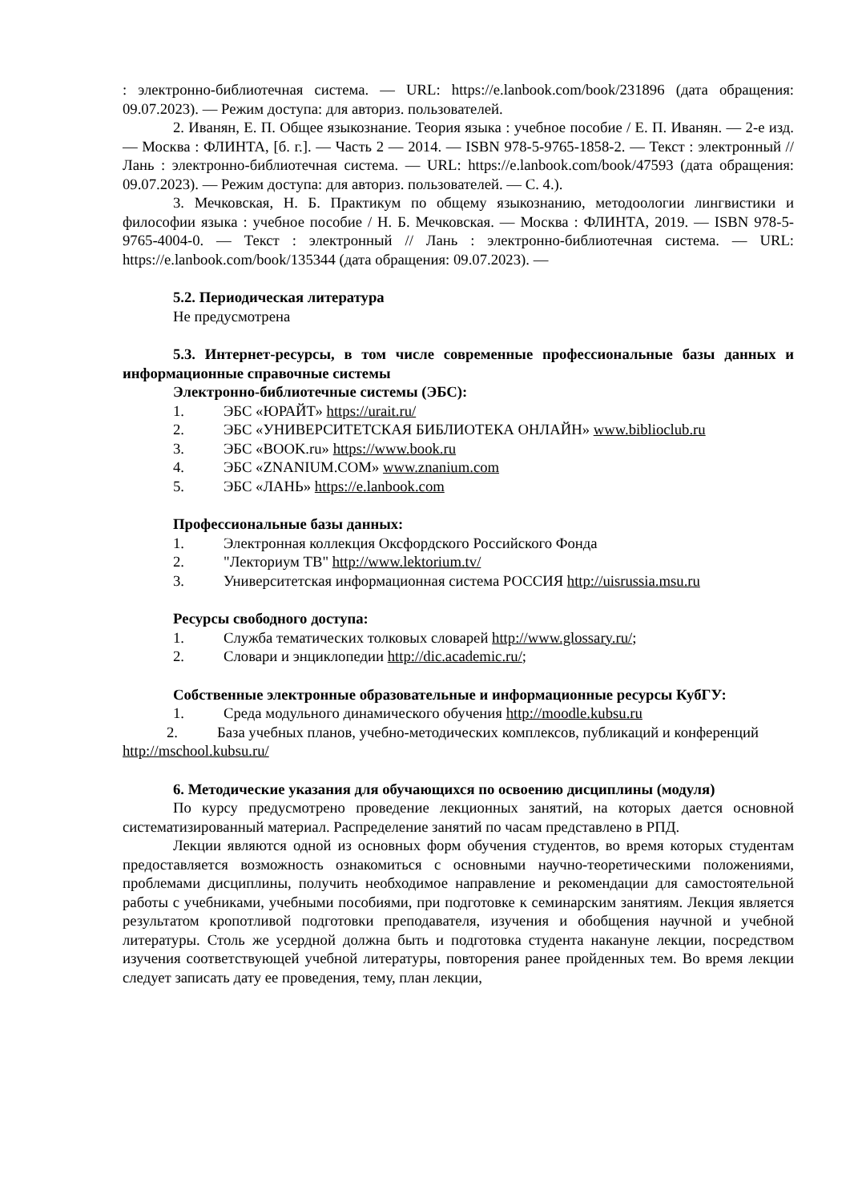: электронно-библиотечная система. — URL: https://e.lanbook.com/book/231896 (дата обращения: 09.07.2023). — Режим доступа: для авториз. пользователей.
2. Иванян, Е. П. Общее языкознание. Теория языка : учебное пособие / Е. П. Иванян. — 2-е изд. — Москва : ФЛИНТА, [б. г.]. — Часть 2 — 2014. — ISBN 978-5-9765-1858-2. — Текст : электронный // Лань : электронно-библиотечная система. — URL: https://e.lanbook.com/book/47593 (дата обращения: 09.07.2023). — Режим доступа: для авториз. пользователей. — С. 4.).
3. Мечковская, Н. Б. Практикум по общему языкознанию, методоологии лингвистики и философии языка : учебное пособие / Н. Б. Мечковская. — Москва : ФЛИНТА, 2019. — ISBN 978-5-9765-4004-0. — Текст : электронный // Лань : электронно-библиотечная система. — URL: https://e.lanbook.com/book/135344 (дата обращения: 09.07.2023). —
5.2. Периодическая литература
Не предусмотрена
5.3. Интернет-ресурсы, в том числе современные профессиональные базы данных и информационные справочные системы
Электронно-библиотечные системы (ЭБС):
1. ЭБС «ЮРАЙТ» https://urait.ru/
2. ЭБС «УНИВЕРСИТЕТСКАЯ БИБЛИОТЕКА ОНЛАЙН» www.biblioclub.ru
3. ЭБС «BOOK.ru» https://www.book.ru
4. ЭБС «ZNANIUM.COM» www.znanium.com
5. ЭБС «ЛАНЬ» https://e.lanbook.com
Профессиональные базы данных:
1. Электронная коллекция Оксфордского Российского Фонда
2. "Лекториум ТВ" http://www.lektorium.tv/
3. Университетская информационная система РОССИЯ http://uisrussia.msu.ru
Ресурсы свободного доступа:
1. Служба тематических толковых словарей http://www.glossary.ru/;
2. Словари и энциклопедии http://dic.academic.ru/;
Собственные электронные образовательные и информационные ресурсы КубГУ:
1. Среда модульного динамического обучения http://moodle.kubsu.ru
2. База учебных планов, учебно-методических комплексов, публикаций и конференций http://mschool.kubsu.ru/
6. Методические указания для обучающихся по освоению дисциплины (модуля)
По курсу предусмотрено проведение лекционных занятий, на которых дается основной систематизированный материал. Распределение занятий по часам представлено в РПД.
Лекции являются одной из основных форм обучения студентов, во время которых студентам предоставляется возможность ознакомиться с основными научно-теоретическими положениями, проблемами дисциплины, получить необходимое направление и рекомендации для самостоятельной работы с учебниками, учебными пособиями, при подготовке к семинарским занятиям. Лекция является результатом кропотливой подготовки преподавателя, изучения и обобщения научной и учебной литературы. Столь же усердной должна быть и подготовка студента накануне лекции, посредством изучения соответствующей учебной литературы, повторения ранее пройденных тем. Во время лекции следует записать дату ее проведения, тему, план лекции,